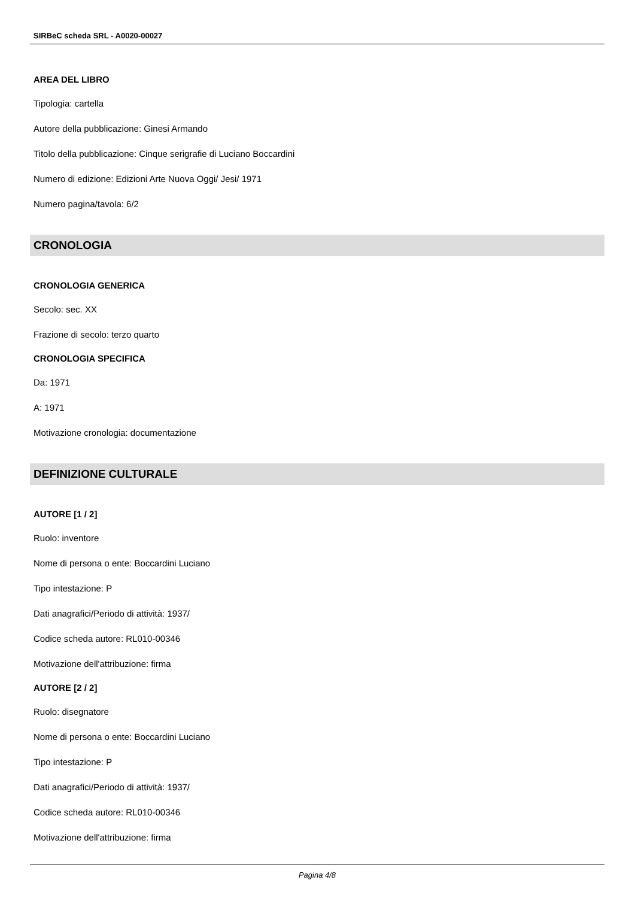SIRBeC scheda SRL - A0020-00027
AREA DEL LIBRO
Tipologia: cartella
Autore della pubblicazione: Ginesi Armando
Titolo della pubblicazione: Cinque serigrafie di Luciano Boccardini
Numero di edizione: Edizioni Arte Nuova Oggi/ Jesi/ 1971
Numero pagina/tavola: 6/2
CRONOLOGIA
CRONOLOGIA GENERICA
Secolo: sec. XX
Frazione di secolo: terzo quarto
CRONOLOGIA SPECIFICA
Da: 1971
A: 1971
Motivazione cronologia: documentazione
DEFINIZIONE CULTURALE
AUTORE [1 / 2]
Ruolo: inventore
Nome di persona o ente: Boccardini Luciano
Tipo intestazione: P
Dati anagrafici/Periodo di attività: 1937/
Codice scheda autore: RL010-00346
Motivazione dell'attribuzione: firma
AUTORE [2 / 2]
Ruolo: disegnatore
Nome di persona o ente: Boccardini Luciano
Tipo intestazione: P
Dati anagrafici/Periodo di attività: 1937/
Codice scheda autore: RL010-00346
Motivazione dell'attribuzione: firma
Pagina 4/8